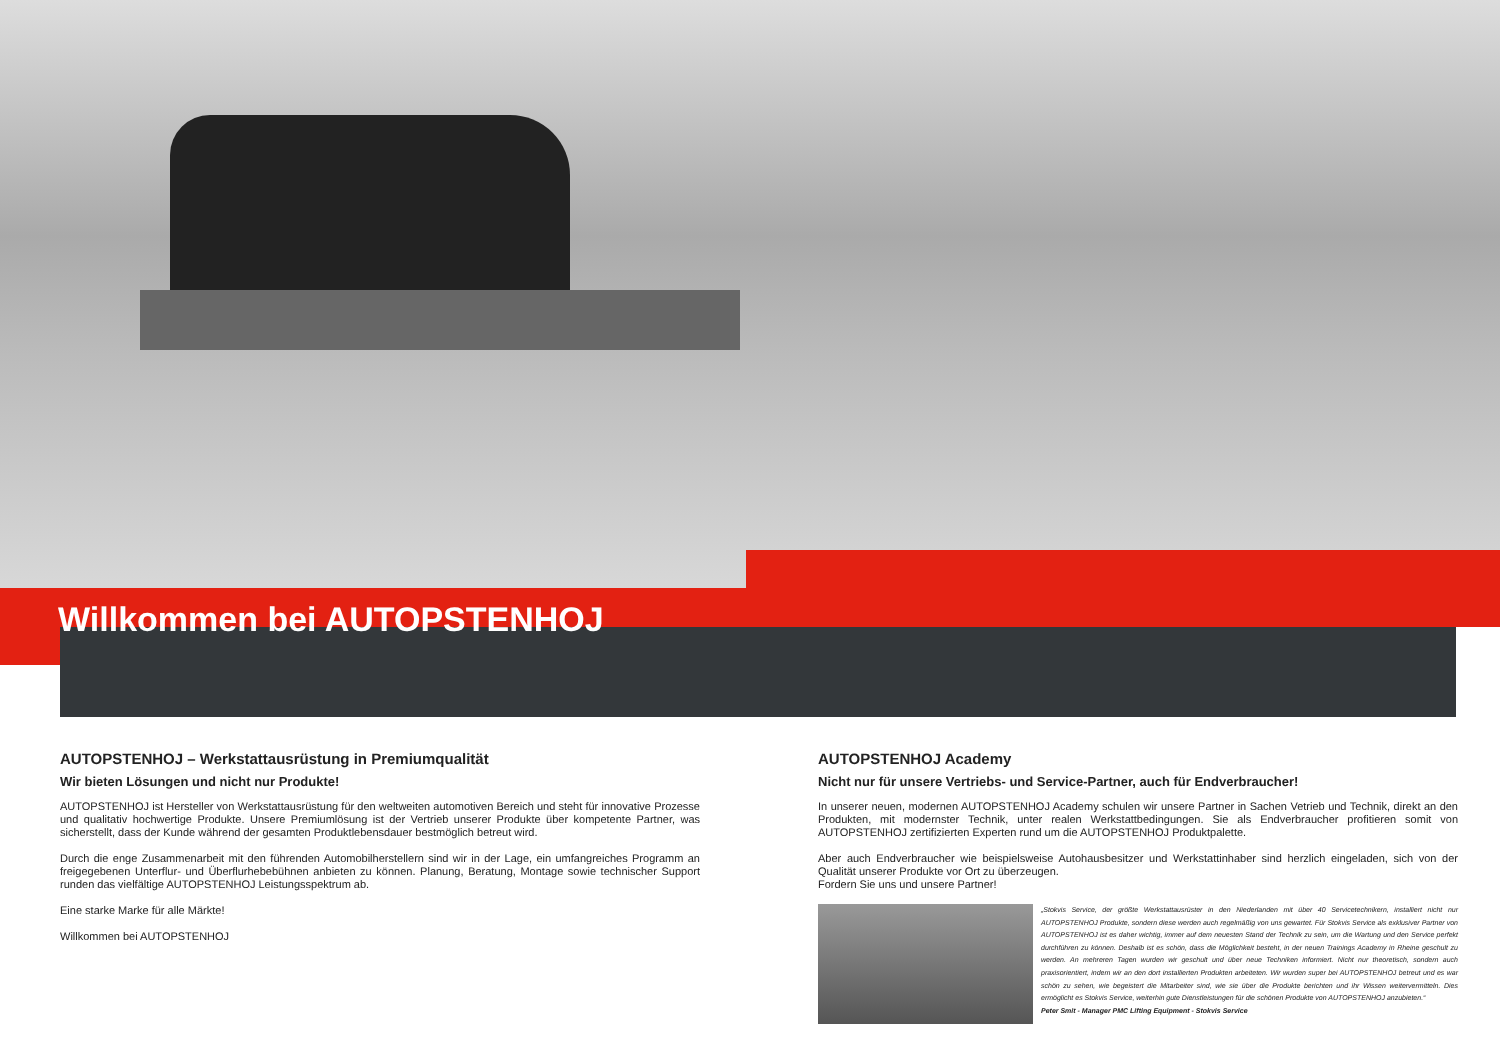Willkommen bei AUTOPSTENHOJ
AUTOPSTENHOJ – Werkstattausrüstung in Premiumqualität
Wir bieten Lösungen und nicht nur Produkte!
AUTOPSTENHOJ ist Hersteller von Werkstattausrüstung für den weltweiten automotiven Bereich und steht für innovative Prozesse und qualitativ hochwertige Produkte. Unsere Premiumlösung ist der Vertrieb unserer Produkte über kompetente Partner, was sicherstellt, dass der Kunde während der gesamten Produktlebensdauer bestmöglich betreut wird.
Durch die enge Zusammenarbeit mit den führenden Automobilherstellern sind wir in der Lage, ein umfangreiches Programm an freigegebenen Unterflur- und Überflurhebebühnen anbieten zu können. Planung, Beratung, Montage sowie technischer Support runden das vielfältige AUTOPSTENHOJ Leistungsspektrum ab.
Eine starke Marke für alle Märkte!
Willkommen bei AUTOPSTENHOJ
AUTOPSTENHOJ Academy
Nicht nur für unsere Vertriebs- und Service-Partner, auch für Endverbraucher!
In unserer neuen, modernen AUTOPSTENHOJ Academy schulen wir unsere Partner in Sachen Vetrieb und Technik, direkt an den Produkten, mit modernster Technik, unter realen Werkstattbedingungen. Sie als Endverbraucher profitieren somit von AUTOPSTENHOJ zertifizierten Experten rund um die AUTOPSTENHOJ Produktpalette.
Aber auch Endverbraucher wie beispielsweise Autohausbesitzer und Werkstattinhaber sind herzlich eingeladen, sich von der Qualität unserer Produkte vor Ort zu überzeugen.
Fordern Sie uns und unsere Partner!
„Stokvis Service, der größte Werkstattausrüster in den Niederlanden mit über 40 Servicetechnikern, installiert nicht nur AUTOPSTENHOJ Produkte, sondern diese werden auch regelmäßig von uns gewartet. Für Stokvis Service als exklusiver Partner von AUTOPSTENHOJ ist es daher wichtig, immer auf dem neuesten Stand der Technik zu sein, um die Wartung und den Service perfekt durchführen zu können. Deshalb ist es schön, dass die Möglichkeit besteht, in der neuen Trainings Academy in Rheine geschult zu werden. An mehreren Tagen wurden wir geschult und über neue Techniken informiert. Nicht nur theoretisch, sondern auch praxisorientiert, indem wir an den dort installierten Produkten arbeiteten. Wir wurden super bei AUTOPSTENHOJ betreut und es war schön zu sehen, wie begeistert die Mitarbeiter sind, wie sie über die Produkte berichten und ihr Wissen weitervermitteln. Dies ermöglicht es Stokvis Service, weiterhin gute Dienstleistungen für die schönen Produkte von AUTOPSTENHOJ anzubieten.“
Peter Smit - Manager PMC Lifting Equipment - Stokvis Service